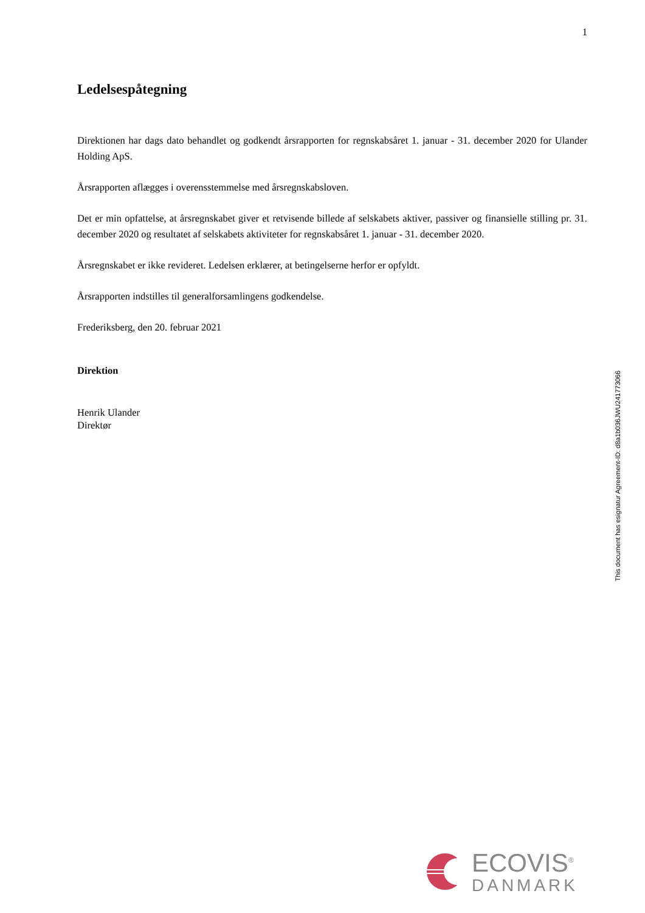1
Ledelsespåtegning
Direktionen har dags dato behandlet og godkendt årsrapporten for regnskabsåret 1. januar - 31. december 2020 for Ulander Holding ApS.
Årsrapporten aflægges i overensstemmelse med årsregnskabsloven.
Det er min opfattelse, at årsregnskabet giver et retvisende billede af selskabets aktiver, passiver og finansielle stilling pr. 31. december 2020 og resultatet af selskabets aktiviteter for regnskabsåret 1. januar - 31. december 2020.
Årsregnskabet er ikke revideret. Ledelsen erklærer, at betingelserne herfor er opfyldt.
Årsrapporten indstilles til generalforsamlingens godkendelse.
Frederiksberg, den 20. februar 2021
Direktion
Henrik Ulander
Direktør
This document has esignatur Agreement-ID: d8a1b036JWU241773066
ECOVIS<sup>®</sup>
DANMARK